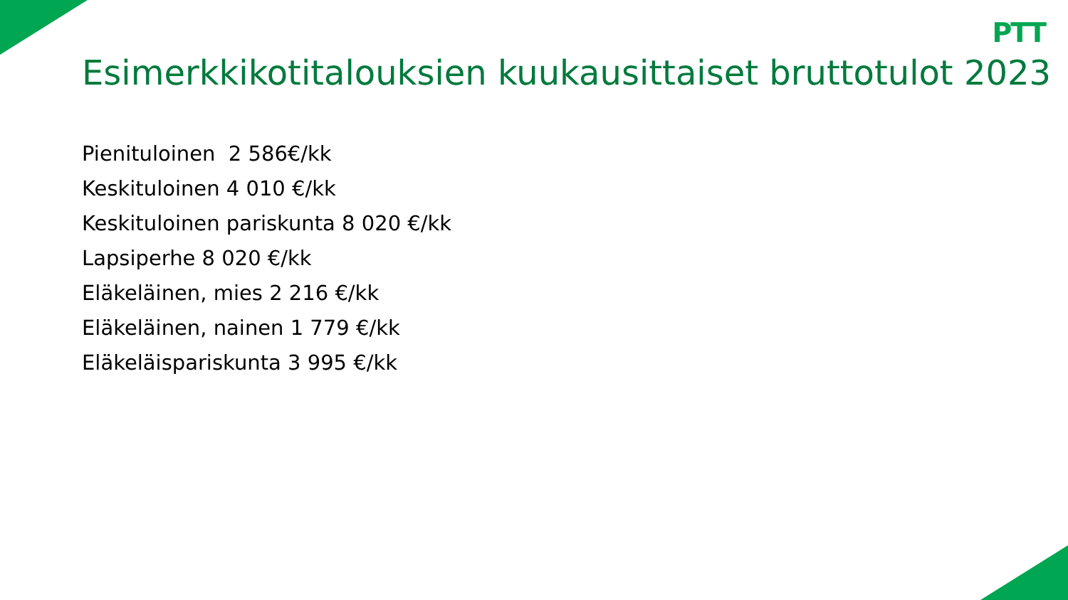PTT
Esimerkkikotitalouksien kuukausittaiset bruttotulot 2023
Pienituloinen 2 586€/kk
Keskituloinen 4 010 €/kk
Keskituloinen pariskunta 8 020 €/kk
Lapsiperhe 8 020 €/kk
Eläkeläinen, mies 2 216 €/kk
Eläkeläinen, nainen 1 779 €/kk
Eläkeläispariskunta 3 995 €/kk